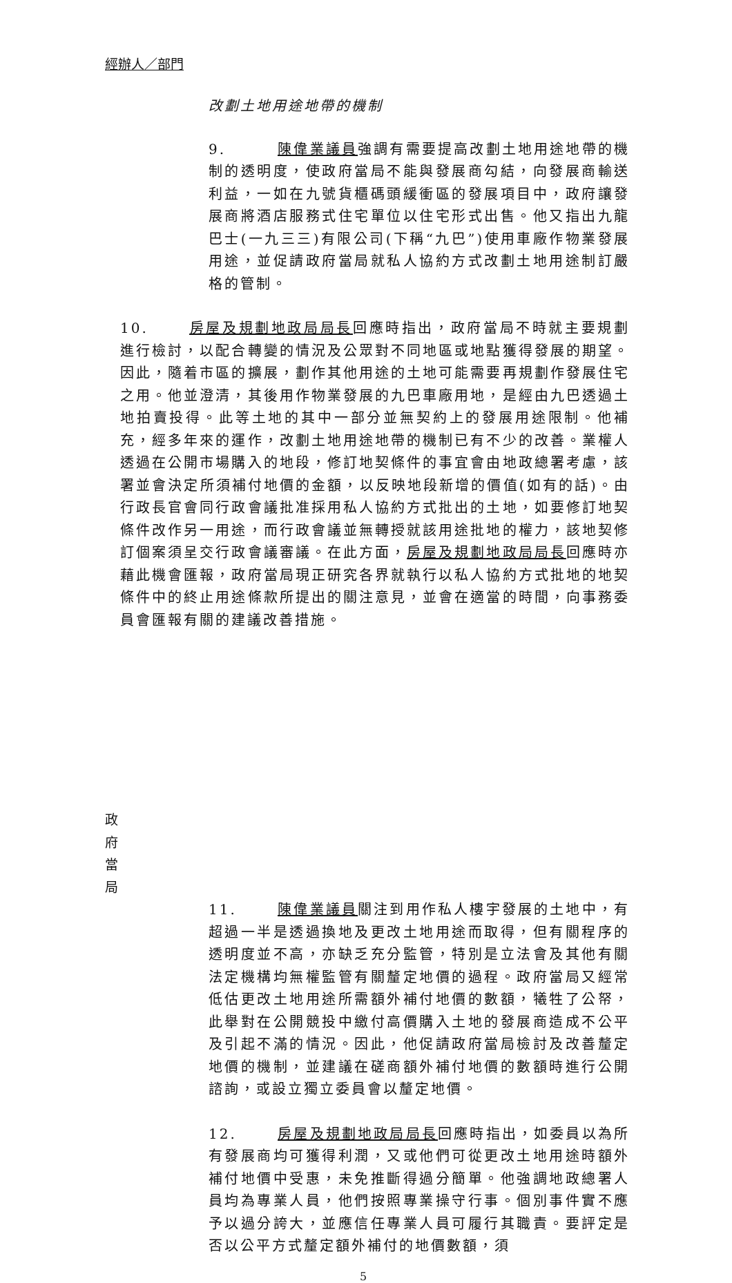經辦人／部門
改劃土地用途地帶的機制
9. 陳偉業議員強調有需要提高改劃土地用途地帶的機制的透明度，使政府當局不能與發展商勾結，向發展商輸送利益，一如在九號貨櫃碼頭緩衝區的發展項目中，政府讓發展商將酒店服務式住宅單位以住宅形式出售。他又指出九龍巴士(一九三三)有限公司(下稱“九巴”)使用車廠作物業發展用途，並促請政府當局就私人協約方式改劃土地用途制訂嚴格的管制。
政府當局
10. 房屋及規劃地政局局長回應時指出，政府當局不時就主要規劃進行檢討，以配合轉變的情況及公眾對不同地區或地點獲得發展的期望。因此，隨着市區的擴展，劃作其他用途的土地可能需要再規劃作發展住宅之用。他並澄清，其後用作物業發展的九巴車廠用地，是經由九巴透過土地拍賣投得。此等土地的其中一部分並無契約上的發展用途限制。他補充，經多年來的運作，改劃土地用途地帶的機制已有不少的改善。業權人透過在公開市場購入的地段，修訂地契條件的事宜會由地政總署考慮，該署並會決定所須補付地價的金額，以反映地段新增的價值(如有的話)。由行政長官會同行政會議批准採用私人協約方式批出的土地，如要修訂地契條件改作另一用途，而行政會議並無轉授就該用途批地的權力，該地契修訂個案須呈交行政會議審議。在此方面，房屋及規劃地政局局長回應時亦藉此機會匯報，政府當局現正研究各界就執行以私人協約方式批地的地契條件中的終止用途條款所提出的關注意見，並會在適當的時間，向事務委員會匯報有關的建議改善措施。
11. 陳偉業議員關注到用作私人樓宇發展的土地中，有超過一半是透過換地及更改土地用途而取得，但有關程序的透明度並不高，亦缺乏充分監管，特別是立法會及其他有關法定機構均無權監管有關釐定地價的過程。政府當局又經常低估更改土地用途所需額外補付地價的數額，犧牲了公帑，此舉對在公開競投中繳付高價購入土地的發展商造成不公平及引起不滿的情況。因此，他促請政府當局檢討及改善釐定地價的機制，並建議在磋商額外補付地價的數額時進行公開諮詢，或設立獨立委員會以釐定地價。
12. 房屋及規劃地政局局長回應時指出，如委員以為所有發展商均可獲得利潤，又或他們可從更改土地用途時額外補付地價中受惠，未免推斷得過分簡單。他強調地政總署人員均為專業人員，他們按照專業操守行事。個別事件實不應予以過分誇大，並應信任專業人員可履行其職責。要評定是否以公平方式釐定額外補付的地價數額，須
5